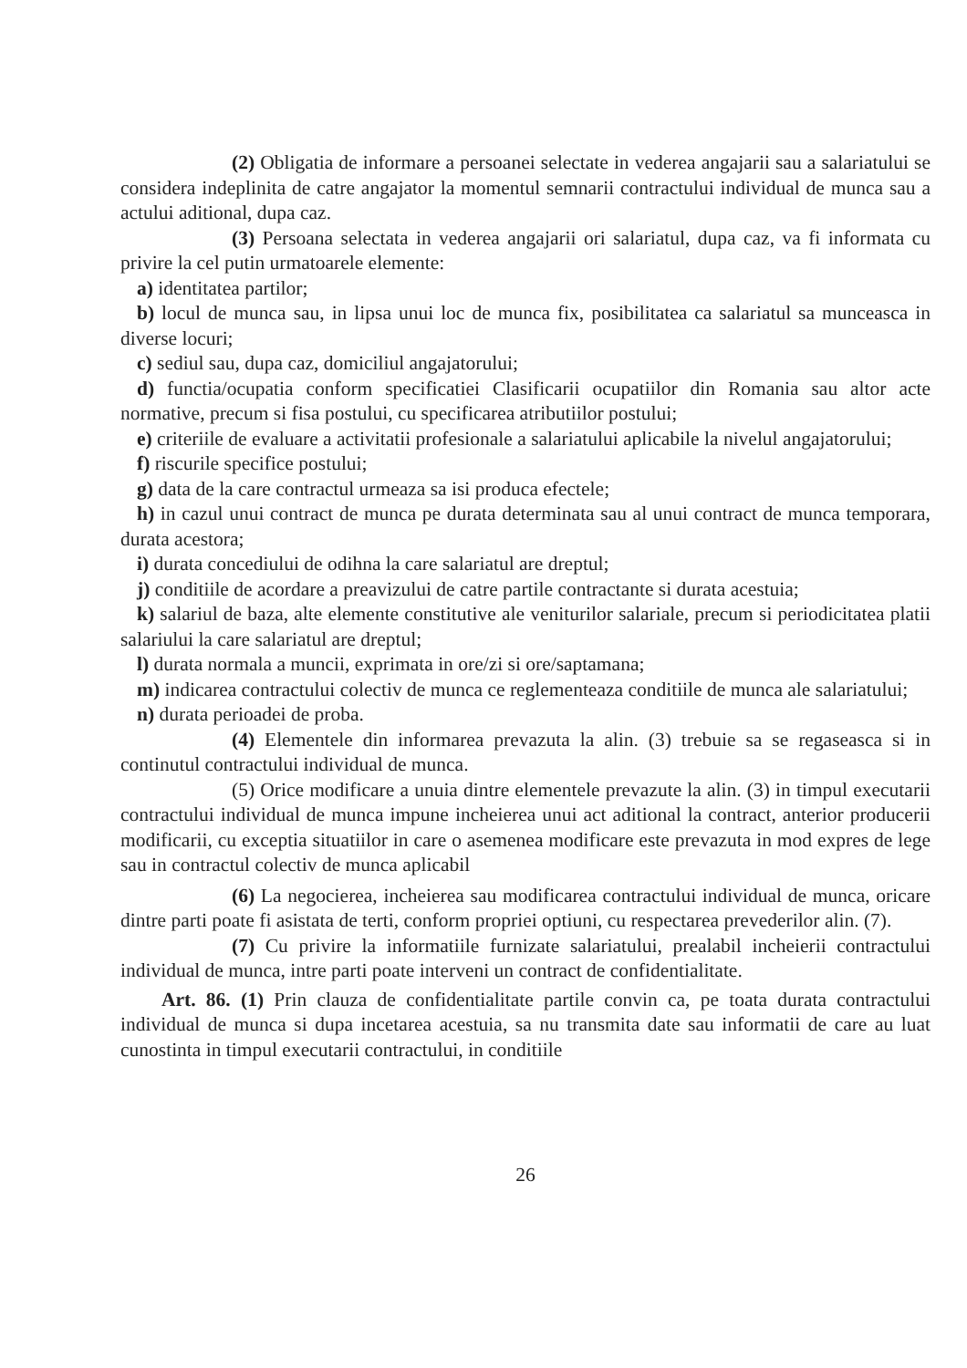(2) Obligatia de informare a persoanei selectate in vederea angajarii sau a salariatului se considera indeplinita de catre angajator la momentul semnarii contractului individual de munca sau a actului aditional, dupa caz.
(3) Persoana selectata in vederea angajarii ori salariatul, dupa caz, va fi informata cu privire la cel putin urmatoarele elemente:
a) identitatea partilor;
b) locul de munca sau, in lipsa unui loc de munca fix, posibilitatea ca salariatul sa munceasca in diverse locuri;
c) sediul sau, dupa caz, domiciliul angajatorului;
d) functia/ocupatia conform specificatiei Clasificarii ocupatiilor din Romania sau altor acte normative, precum si fisa postului, cu specificarea atributiilor postului;
e) criteriile de evaluare a activitatii profesionale a salariatului aplicabile la nivelul angajatorului;
f) riscurile specifice postului;
g) data de la care contractul urmeaza sa isi produca efectele;
h) in cazul unui contract de munca pe durata determinata sau al unui contract de munca temporara, durata acestora;
i) durata concediului de odihna la care salariatul are dreptul;
j) conditiile de acordare a preavizului de catre partile contractante si durata acestuia;
k) salariul de baza, alte elemente constitutive ale veniturilor salariale, precum si periodicitatea platii salariului la care salariatul are dreptul;
l) durata normala a muncii, exprimata in ore/zi si ore/saptamana;
m) indicarea contractului colectiv de munca ce reglementeaza conditiile de munca ale salariatului;
n) durata perioadei de proba.
(4) Elementele din informarea prevazuta la alin. (3) trebuie sa se regaseasca si in continutul contractului individual de munca.
(5) Orice modificare a unuia dintre elementele prevazute la alin. (3) in timpul executarii contractului individual de munca impune incheierea unui act aditional la contract, anterior producerii modificarii, cu exceptia situatiilor in care o asemenea modificare este prevazuta in mod expres de lege sau in contractul colectiv de munca aplicabil
(6) La negocierea, incheierea sau modificarea contractului individual de munca, oricare dintre parti poate fi asistata de terti, conform propriei optiuni, cu respectarea prevederilor alin. (7).
(7) Cu privire la informatiile furnizate salariatului, prealabil incheierii contractului individual de munca, intre parti poate interveni un contract de confidentialitate.
Art. 86. (1) Prin clauza de confidentialitate partile convin ca, pe toata durata contractului individual de munca si dupa incetarea acestuia, sa nu transmita date sau informatii de care au luat cunostinta in timpul executarii contractului, in conditiile
26